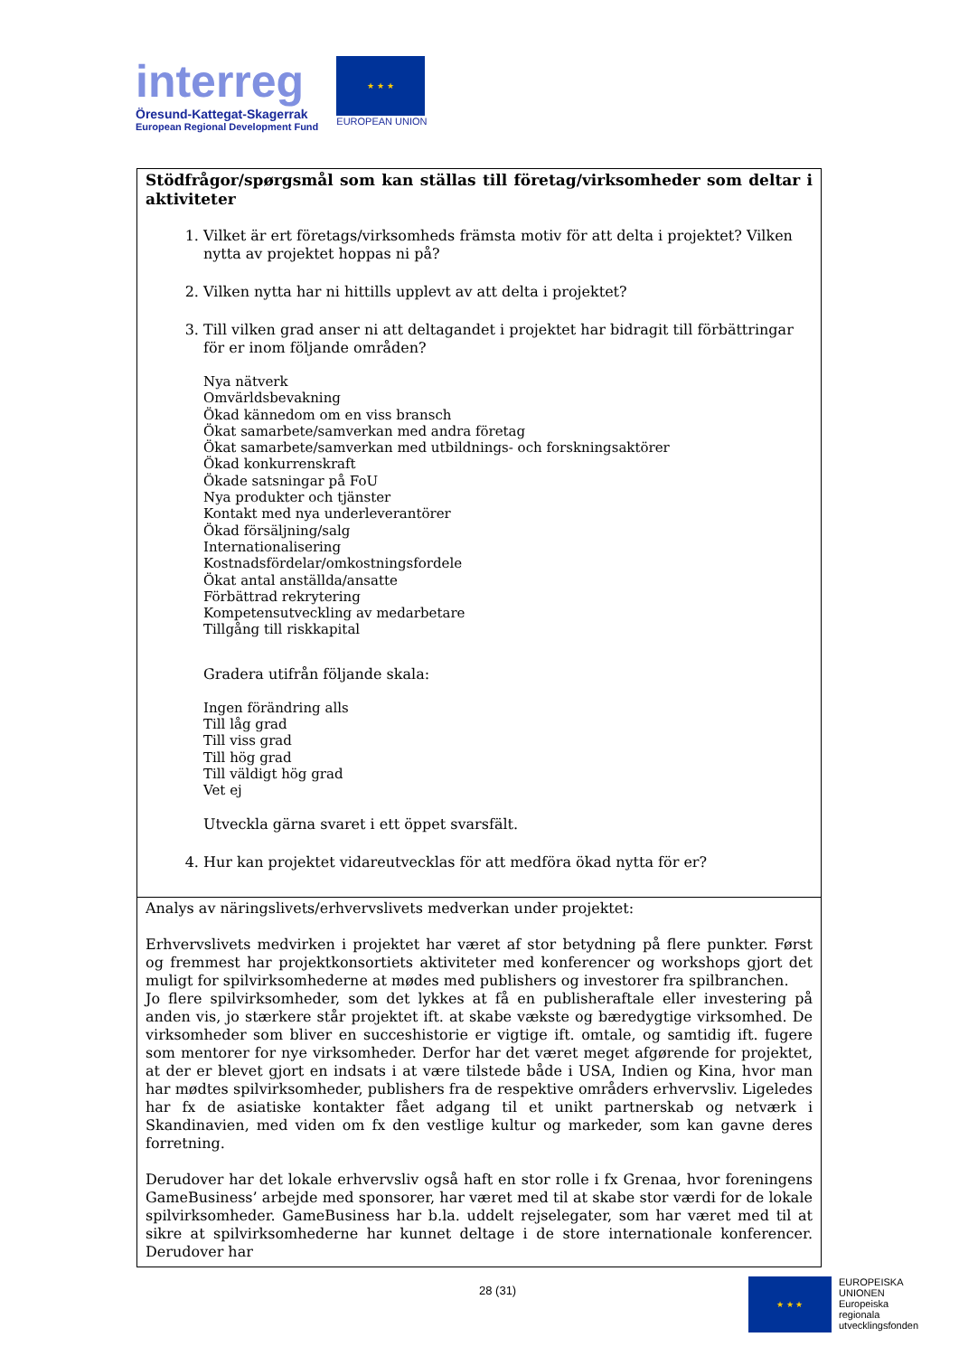interreg
Öresund-Kattegat-Skagerrak
European Regional Development Fund
★ ★ ★
EUROPEAN UNION
| Stödfrågor/spørgsmål som kan ställas till företag/virksomheder som deltar i aktiviteter 1. Vilket är ert företags/virksomheds främsta motiv för att delta i projektet? Vilken nytta av projektet hoppas ni på? 2. Vilken nytta har ni hittills upplevt av att delta i projektet? 3. Till vilken grad anser ni att deltagandet i projektet har bidragit till förbättringar för er inom följande områden? Nya nätverk Omvärldsbevakning Ökad kännedom om en viss bransch Ökat samarbete/samverkan med andra företag Ökat samarbete/samverkan med utbildnings- och forskningsaktörer Ökad konkurrenskraft Ökade satsningar på FoU Nya produkter och tjänster Kontakt med nya underleverantörer Ökad försäljning/salg Internationalisering Kostnadsfördelar/omkostningsfordele Ökat antal anställda/ansatte Förbättrad rekrytering Kompetensutveckling av medarbetare Tillgång till riskkapital Gradera utifrån följande skala: Ingen förändring alls Till låg grad Till viss grad Till hög grad Till väldigt hög grad Vet ej Utveckla gärna svaret i ett öppet svarsfält. 4. Hur kan projektet vidareutvecklas för att medföra ökad nytta för er? |
| Analys av näringslivets/erhvervslivets medverkan under projektet: Erhvervslivets medvirken i projektet har været af stor betydning på flere punkter. Først og fremmest har projektkonsortiets aktiviteter med konferencer og workshops gjort det muligt for spilvirksomhederne at mødes med publishers og investorer fra spilbranchen. Jo flere spilvirksomheder, som det lykkes at få en publisheraftale eller investering på anden vis, jo stærkere står projektet ift. at skabe vækste og bæredygtige virksomhed. De virksomheder som bliver en succeshistorie er vigtige ift. omtale, og samtidig ift. fugere som mentorer for nye virksomheder. Derfor har det været meget afgørende for projektet, at der er blevet gjort en indsats i at være tilstede både i USA, Indien og Kina, hvor man har mødtes spilvirksomheder, publishers fra de respektive områders erhvervsliv. Ligeledes har fx de asiatiske kontakter fået adgang til et unikt partnerskab og netværk i Skandinavien, med viden om fx den vestlige kultur og markeder, som kan gavne deres forretning. Derudover har det lokale erhvervsliv også haft en stor rolle i fx Grenaa, hvor foreningens GameBusiness’ arbejde med sponsorer, har været med til at skabe stor værdi for de lokale spilvirksomheder. GameBusiness har b.la. uddelt rejselegater, som har været med til at sikre at spilvirksomhederne har kunnet deltage i de store internationale konferencer. Derudover har |
28 (31)
★ ★ ★
EUROPEISKA
UNIONEN
Europeiska
regionala
utvecklingsfonden